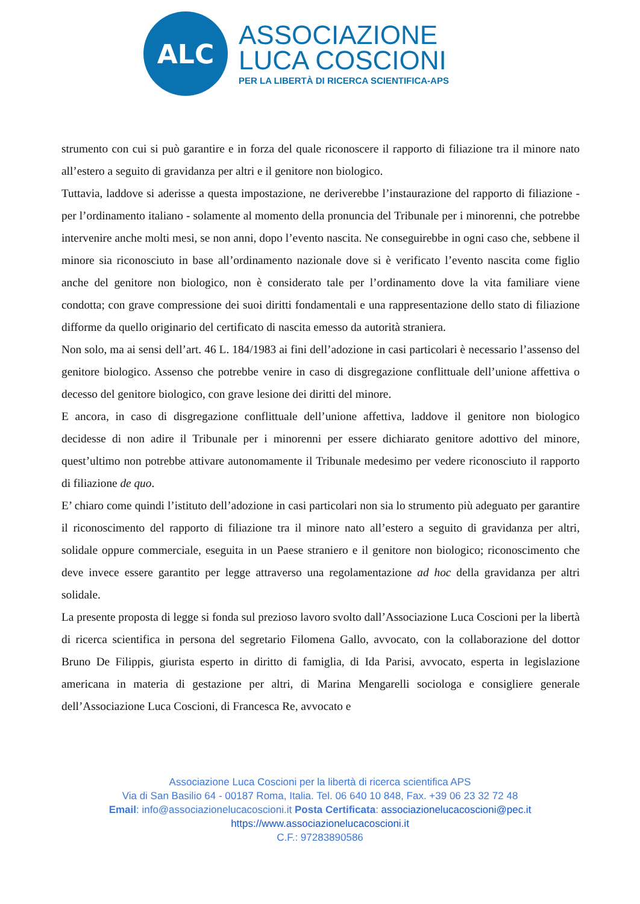ALC
ASSOCIAZIONE
LUCA COSCIONI
PER LA LIBERTÀ DI RICERCA SCIENTIFICA-APS
strumento con cui si può garantire e in forza del quale riconoscere il rapporto di filiazione tra il minore nato all’estero a seguito di gravidanza per altri e il genitore non biologico.
Tuttavia, laddove si aderisse a questa impostazione, ne deriverebbe l’instaurazione del rapporto di filiazione - per l’ordinamento italiano - solamente al momento della pronuncia del Tribunale per i minorenni, che potrebbe intervenire anche molti mesi, se non anni, dopo l’evento nascita. Ne conseguirebbe in ogni caso che, sebbene il minore sia riconosciuto in base all’ordinamento nazionale dove si è verificato l’evento nascita come figlio anche del genitore non biologico, non è considerato tale per l’ordinamento dove la vita familiare viene condotta; con grave compressione dei suoi diritti fondamentali e una rappresentazione dello stato di filiazione difforme da quello originario del certificato di nascita emesso da autorità straniera.
Non solo, ma ai sensi dell’art. 46 L. 184/1983 ai fini dell’adozione in casi particolari è necessario l’assenso del genitore biologico. Assenso che potrebbe venire in caso di disgregazione conflittuale dell’unione affettiva o decesso del genitore biologico, con grave lesione dei diritti del minore.
E ancora, in caso di disgregazione conflittuale dell’unione affettiva, laddove il genitore non biologico decidesse di non adire il Tribunale per i minorenni per essere dichiarato genitore adottivo del minore, quest’ultimo non potrebbe attivare autonomamente il Tribunale medesimo per vedere riconosciuto il rapporto di filiazione de quo.
E’ chiaro come quindi l’istituto dell’adozione in casi particolari non sia lo strumento più adeguato per garantire il riconoscimento del rapporto di filiazione tra il minore nato all’estero a seguito di gravidanza per altri, solidale oppure commerciale, eseguita in un Paese straniero e il genitore non biologico; riconoscimento che deve invece essere garantito per legge attraverso una regolamentazione ad hoc della gravidanza per altri solidale.
La presente proposta di legge si fonda sul prezioso lavoro svolto dall’Associazione Luca Coscioni per la libertà di ricerca scientifica in persona del segretario Filomena Gallo, avvocato, con la collaborazione del dottor Bruno De Filippis, giurista esperto in diritto di famiglia, di Ida Parisi, avvocato, esperta in legislazione americana in materia di gestazione per altri, di Marina Mengarelli sociologa e consigliere generale dell’Associazione Luca Coscioni, di Francesca Re, avvocato e
Associazione Luca Coscioni per la libertà di ricerca scientifica APS
Via di San Basilio 64 - 00187 Roma, Italia. Tel. 06 640 10 848, Fax. +39 06 23 32 72 48
Email: info@associazionelucacoscioni.it Posta Certificata: associazionelucacoscioni@pec.it
https://www.associazionelucacoscioni.it
C.F.: 97283890586